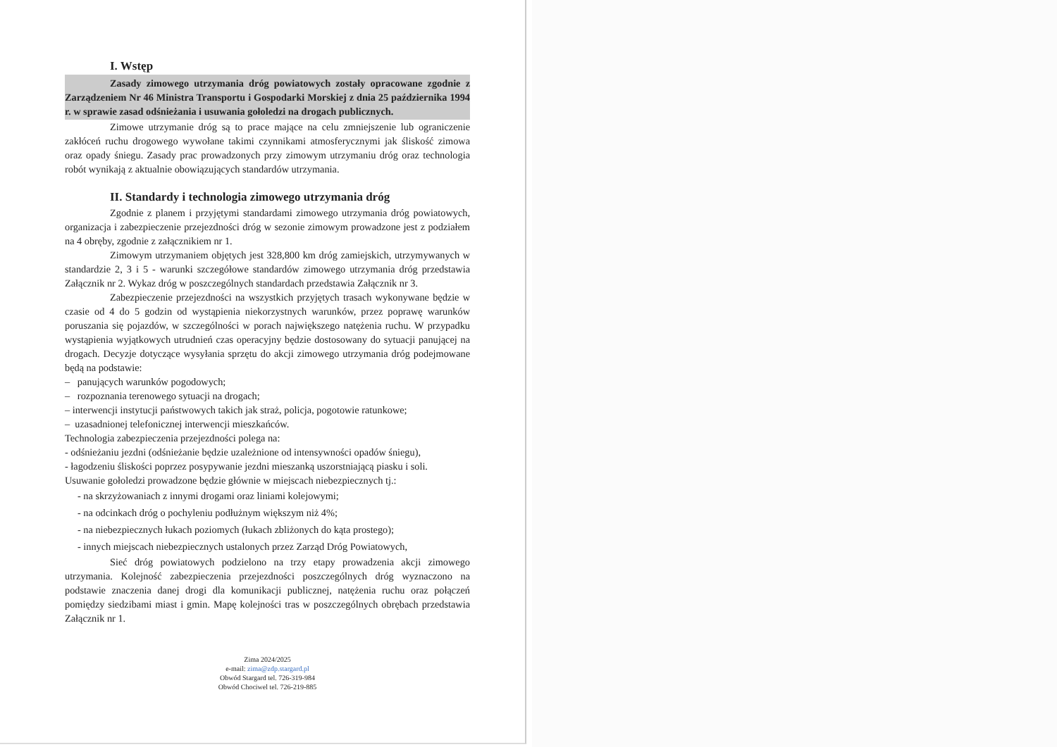I. Wstęp
Zasady zimowego utrzymania dróg powiatowych zostały opracowane zgodnie z Zarządzeniem Nr 46 Ministra Transportu i Gospodarki Morskiej z dnia 25 października 1994 r. w sprawie zasad odśnieżania i usuwania gołoledzi na drogach publicznych.
Zimowe utrzymanie dróg są to prace mające na celu zmniejszenie lub ograniczenie zakłóceń ruchu drogowego wywołane takimi czynnikami atmosferycznymi jak śliskość zimowa oraz opady śniegu. Zasady prac prowadzonych przy zimowym utrzymaniu dróg oraz technologia robót wynikają z aktualnie obowiązujących standardów utrzymania.
II. Standardy i technologia zimowego utrzymania dróg
Zgodnie z planem i przyjętymi standardami zimowego utrzymania dróg powiatowych, organizacja i zabezpieczenie przejezdności dróg w sezonie zimowym prowadzone jest z podziałem na 4 obręby, zgodnie z załącznikiem nr 1.
Zimowym utrzymaniem objętych jest 328,800 km dróg zamiejskich, utrzymywanych w standardzie 2, 3 i 5 - warunki szczegółowe standardów zimowego utrzymania dróg przedstawia Załącznik nr 2. Wykaz dróg w poszczególnych standardach przedstawia Załącznik nr 3.
Zabezpieczenie przejezdności na wszystkich przyjętych trasach wykonywane będzie w czasie od 4 do 5 godzin od wystąpienia niekorzystnych warunków, przez poprawę warunków poruszania się pojazdów, w szczególności w porach największego natężenia ruchu. W przypadku wystąpienia wyjątkowych utrudnień czas operacyjny będzie dostosowany do sytuacji panującej na drogach. Decyzje dotyczące wysyłania sprzętu do akcji zimowego utrzymania dróg podejmowane będą na podstawie:
– panujących warunków pogodowych;
– rozpoznania terenowego sytuacji na drogach;
– interwencji instytucji państwowych takich jak straż, policja, pogotowie ratunkowe;
– uzasadnionej telefonicznej interwencji mieszkańców.
Technologia zabezpieczenia przejezdności polega na:
- odśnieżaniu jezdni (odśnieżanie będzie uzależnione od intensywności opadów śniegu),
- łagodzeniu śliskości poprzez posypywanie jezdni mieszanką uszorstniającą piasku i soli.
Usuwanie gołoledzi prowadzone będzie głównie w miejscach niebezpiecznych tj.:
- na skrzyżowaniach z innymi drogami oraz liniami kolejowymi;
- na odcinkach dróg o pochyleniu podłużnym większym niż 4%;
- na niebezpiecznych łukach poziomych (łukach zbliżonych do kąta prostego);
- innych miejscach niebezpiecznych ustalonych przez Zarząd Dróg Powiatowych,
Sieć dróg powiatowych podzielono na trzy etapy prowadzenia akcji zimowego utrzymania. Kolejność zabezpieczenia przejezdności poszczególnych dróg wyznaczono na podstawie znaczenia danej drogi dla komunikacji publicznej, natężenia ruchu oraz połączeń pomiędzy siedzibami miast i gmin. Mapę kolejności tras w poszczególnych obrębach przedstawia Załącznik nr 1.
Zima 2024/2025
e-mail: zima@zdp.stargard.pl
Obwód Stargard tel. 726-319-984
Obwód Chociwel tel. 726-219-885